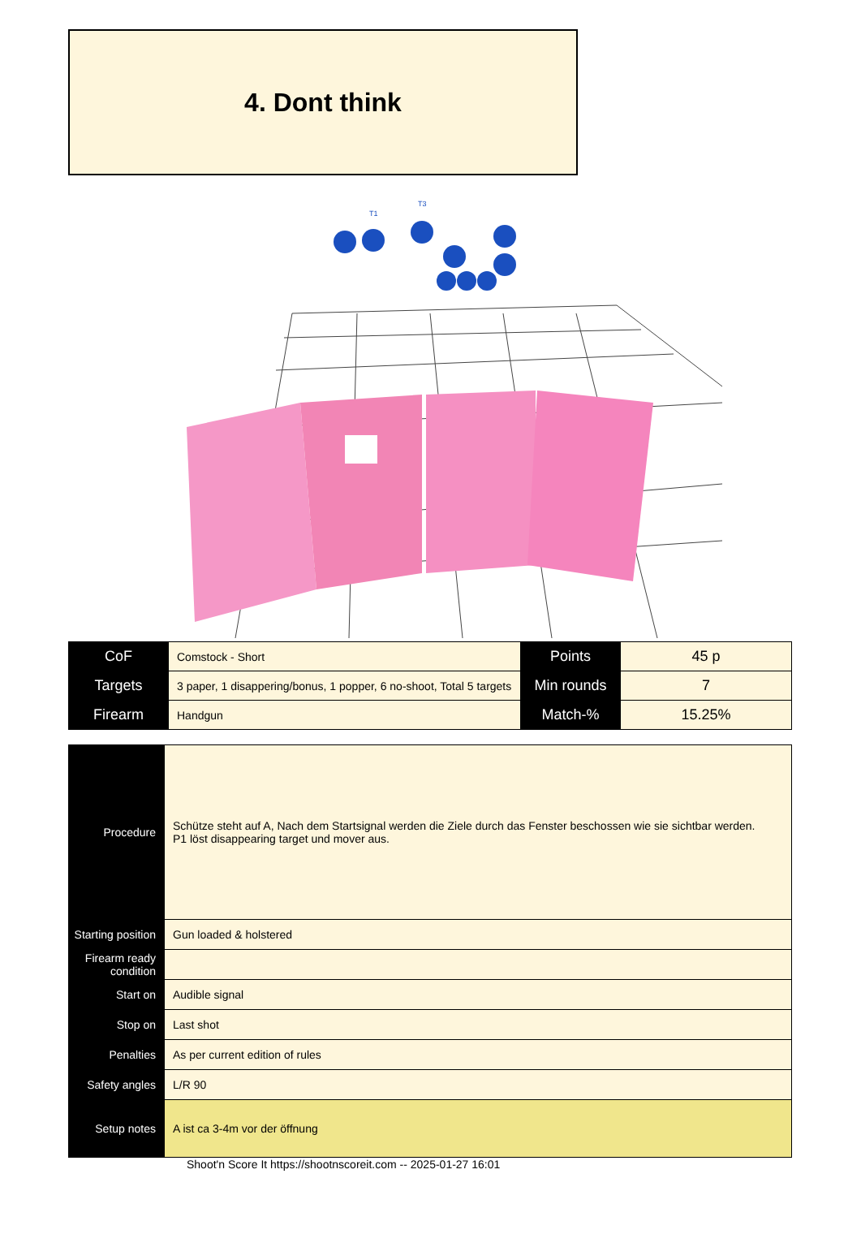4. Dont think
T1
T3
| CoF | Comstock - Short | Points | 45 p |
| Targets | 3 paper, 1 disappering/bonus, 1 popper, 6 no-shoot, Total 5 targets | Min rounds | 7 |
| Firearm | Handgun | Match-% | 15.25% |
| Procedure | Schütze steht auf A, Nach dem Startsignal werden die Ziele durch das Fenster beschossen wie sie sichtbar werden. P1 löst disappearing target und mover aus. |
| Starting position | Gun loaded & holstered |
| Firearm ready condition | |
| Start on | Audible signal |
| Stop on | Last shot |
| Penalties | As per current edition of rules |
| Safety angles | L/R 90 |
| Setup notes | A ist ca 3-4m vor der öffnung |
Shoot'n Score It https://shootnscoreit.com -- 2025-01-27 16:01